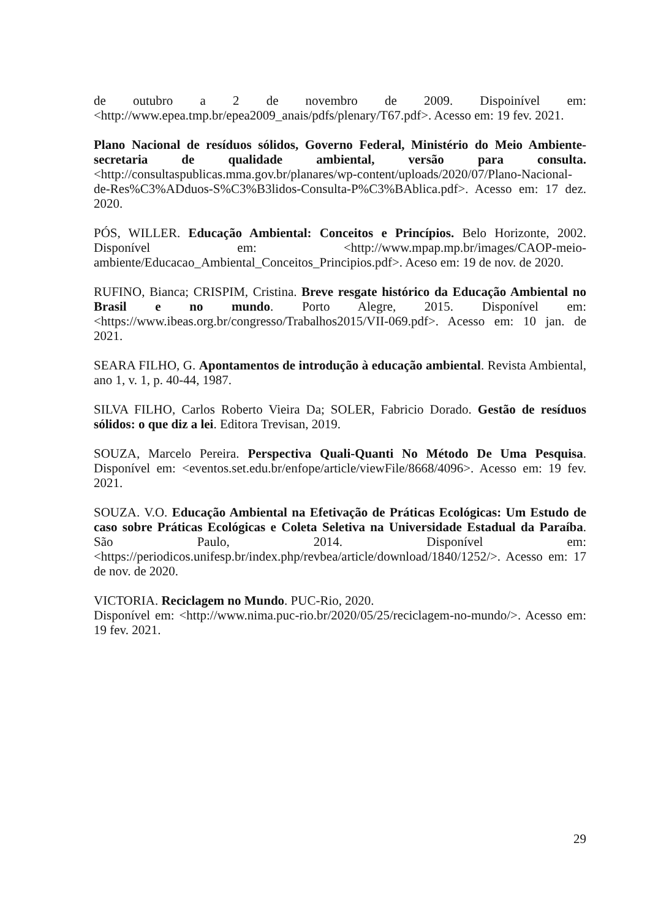de outubro a 2 de novembro de 2009. Dispoinível em: <http://www.epea.tmp.br/epea2009_anais/pdfs/plenary/T67.pdf>. Acesso em: 19 fev. 2021.
Plano Nacional de resíduos sólidos, Governo Federal, Ministério do Meio Ambiente-secretaria de qualidade ambiental, versão para consulta. <http://consultaspublicas.mma.gov.br/planares/wp-content/uploads/2020/07/Plano-Nacional-de-Res%C3%ADduos-S%C3%B3lidos-Consulta-P%C3%BAblica.pdf>. Acesso em: 17 dez. 2020.
PÓS, WILLER. Educação Ambiental: Conceitos e Princípios. Belo Horizonte, 2002. Disponível em: <http://www.mpap.mp.br/images/CAOP-meio-ambiente/Educacao_Ambiental_Conceitos_Principios.pdf>. Aceso em: 19 de nov. de 2020.
RUFINO, Bianca; CRISPIM, Cristina. Breve resgate histórico da Educação Ambiental no Brasil e no mundo. Porto Alegre, 2015. Disponível em: <https://www.ibeas.org.br/congresso/Trabalhos2015/VII-069.pdf>. Acesso em: 10 jan. de 2021.
SEARA FILHO, G. Apontamentos de introdução à educação ambiental. Revista Ambiental, ano 1, v. 1, p. 40-44, 1987.
SILVA FILHO, Carlos Roberto Vieira Da; SOLER, Fabricio Dorado. Gestão de resíduos sólidos: o que diz a lei. Editora Trevisan, 2019.
SOUZA, Marcelo Pereira. Perspectiva Quali-Quanti No Método De Uma Pesquisa. Disponível em: <eventos.set.edu.br/enfope/article/viewFile/8668/4096>. Acesso em: 19 fev. 2021.
SOUZA. V.O. Educação Ambiental na Efetivação de Práticas Ecológicas: Um Estudo de caso sobre Práticas Ecológicas e Coleta Seletiva na Universidade Estadual da Paraíba. São Paulo, 2014. Disponível em: <https://periodicos.unifesp.br/index.php/revbea/article/download/1840/1252/>. Acesso em: 17 de nov. de 2020.
VICTORIA. Reciclagem no Mundo. PUC-Rio, 2020.
Disponível em: <http://www.nima.puc-rio.br/2020/05/25/reciclagem-no-mundo/>. Acesso em: 19 fev. 2021.
29